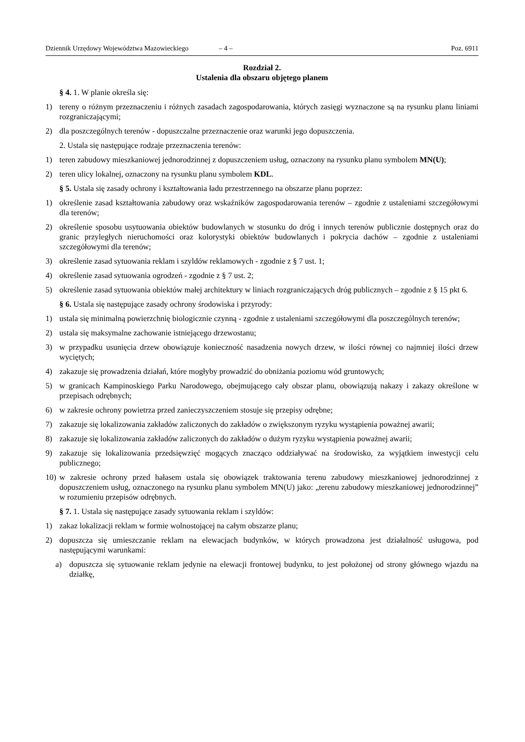Dziennik Urzędowy Województwa Mazowieckiego – 4 – Poz. 6911
Rozdział 2.
Ustalenia dla obszaru objętego planem
§ 4. 1. W planie określa się:
1) tereny o różnym przeznaczeniu i różnych zasadach zagospodarowania, których zasięgi wyznaczone są na rysunku planu liniami rozgraniczającymi;
2) dla poszczególnych terenów - dopuszczalne przeznaczenie oraz warunki jego dopuszczenia.
2. Ustala się następujące rodzaje przeznaczenia terenów:
1) teren zabudowy mieszkaniowej jednorodzinnej z dopuszczeniem usług, oznaczony na rysunku planu symbolem MN(U);
2) teren ulicy lokalnej, oznaczony na rysunku planu symbolem KDL.
§ 5. Ustala się zasady ochrony i kształtowania ładu przestrzennego na obszarze planu poprzez:
1) określenie zasad kształtowania zabudowy oraz wskaźników zagospodarowania terenów – zgodnie z ustaleniami szczegółowymi dla terenów;
2) określenie sposobu usytuowania obiektów budowlanych w stosunku do dróg i innych terenów publicznie dostępnych oraz do granic przyległych nieruchomości oraz kolorystyki obiektów budowlanych i pokrycia dachów – zgodnie z ustaleniami szczegółowymi dla terenów;
3) określenie zasad sytuowania reklam i szyldów reklamowych - zgodnie z § 7 ust. 1;
4) określenie zasad sytuowania ogrodzeń - zgodnie z § 7 ust. 2;
5) określenie zasad sytuowania obiektów małej architektury w liniach rozgraniczających dróg publicznych – zgodnie z § 15 pkt 6.
§ 6. Ustala się następujące zasady ochrony środowiska i przyrody:
1) ustala się minimalną powierzchnię biologicznie czynną - zgodnie z ustaleniami szczegółowymi dla poszczególnych terenów;
2) ustala się maksymalne zachowanie istniejącego drzewostanu;
3) w przypadku usunięcia drzew obowiązuje konieczność nasadzenia nowych drzew, w ilości równej co najmniej ilości drzew wyciętych;
4) zakazuje się prowadzenia działań, które mogłyby prowadzić do obniżania poziomu wód gruntowych;
5) w granicach Kampinoskiego Parku Narodowego, obejmującego cały obszar planu, obowiązują nakazy i zakazy określone w przepisach odrębnych;
6) w zakresie ochrony powietrza przed zanieczyszczeniem stosuje się przepisy odrębne;
7) zakazuje się lokalizowania zakładów zaliczonych do zakładów o zwiększonym ryzyku wystąpienia poważnej awarii;
8) zakazuje się lokalizowania zakładów zaliczonych do zakładów o dużym ryzyku wystąpienia poważnej awarii;
9) zakazuje się lokalizowania przedsięwzięć mogących znacząco oddziaływać na środowisko, za wyjątkiem inwestycji celu publicznego;
10) w zakresie ochrony przed hałasem ustala się obowiązek traktowania terenu zabudowy mieszkaniowej jednorodzinnej z dopuszczeniem usług, oznaczonego na rysunku planu symbolem MN(U) jako: „terenu zabudowy mieszkaniowej jednorodzinnej” w rozumieniu przepisów odrębnych.
§ 7. 1. Ustala się następujące zasady sytuowania reklam i szyldów:
1) zakaz lokalizacji reklam w formie wolnostojącej na całym obszarze planu;
2) dopuszcza się umieszczanie reklam na elewacjach budynków, w których prowadzona jest działalność usługowa, pod następującymi warunkami:
a) dopuszcza się sytuowanie reklam jedynie na elewacji frontowej budynku, to jest położonej od strony głównego wjazdu na działkę,